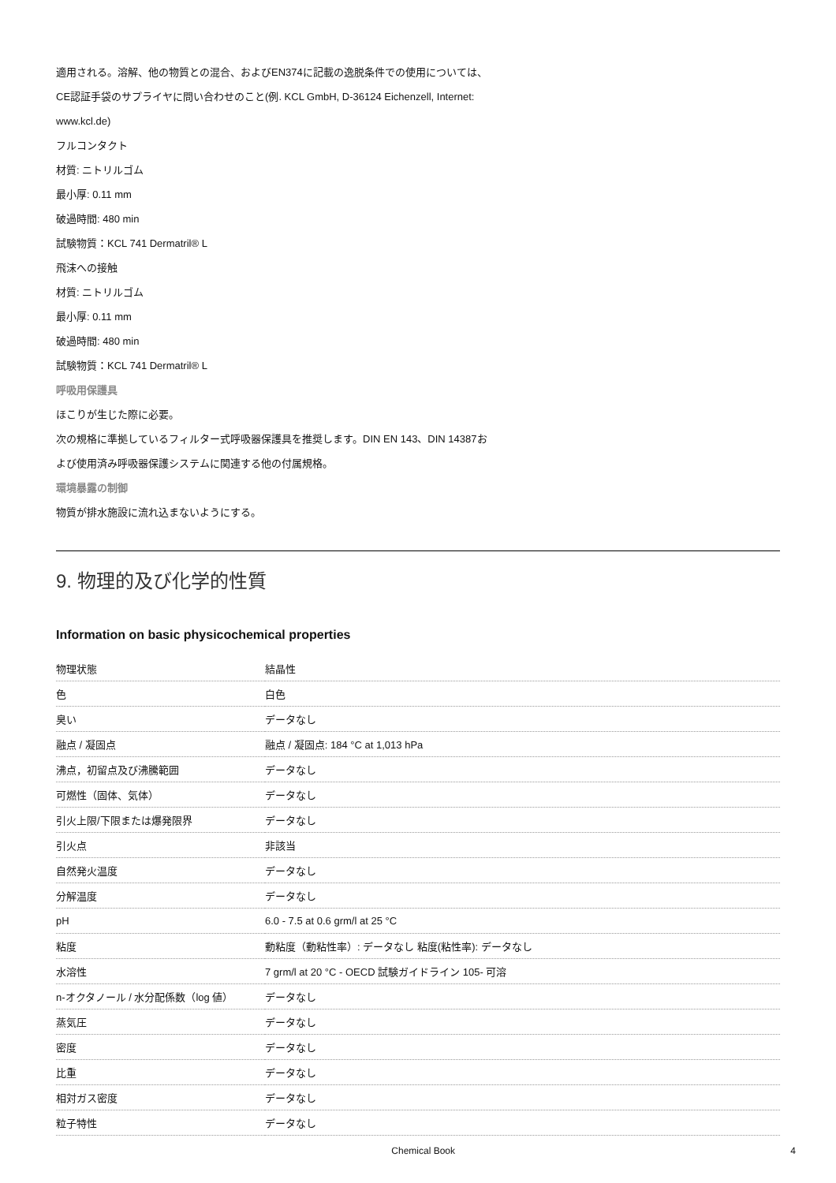適用される。溶解、他の物質との混合、およびEN374に記載の逸脱条件での使用については、
CE認証手袋のサプライヤに問い合わせのこと(例. KCL GmbH, D-36124 Eichenzell, Internet:
www.kcl.de)
フルコンタクト
材質: ニトリルゴム
最小厚: 0.11 mm
破過時間: 480 min
試験物質：KCL 741 Dermatril® L
飛沫への接触
材質: ニトリルゴム
最小厚: 0.11 mm
破過時間: 480 min
試験物質：KCL 741 Dermatril® L
呼吸用保護具
ほこりが生じた際に必要。
次の規格に準拠しているフィルター式呼吸器保護具を推奨します。DIN EN 143、DIN 14387お
よび使用済み呼吸器保護システムに関連する他の付属規格。
環境暴露の制御
物質が排水施設に流れ込まないようにする。
9. 物理的及び化学的性質
Information on basic physicochemical properties
| 物理状態 | 結晶性 |
| 色 | 白色 |
| 臭い | データなし |
| 融点 / 凝固点 | 融点 / 凝固点: 184 °C at 1,013 hPa |
| 沸点，初留点及び沸騰範囲 | データなし |
| 可燃性（固体、気体） | データなし |
| 引火上限/下限または爆発限界 | データなし |
| 引火点 | 非該当 |
| 自然発火温度 | データなし |
| 分解温度 | データなし |
| pH | 6.0 - 7.5 at 0.6 grm/l at 25 °C |
| 粘度 | 動粘度（動粘性率）: データなし 粘度(粘性率): データなし |
| 水溶性 | 7 grm/l at 20 °C - OECD 試験ガイドライン 105- 可溶 |
| n-オクタノール / 水分配係数（log 値） | データなし |
| 蒸気圧 | データなし |
| 密度 | データなし |
| 比重 | データなし |
| 相対ガス密度 | データなし |
| 粒子特性 | データなし |
Chemical Book 4